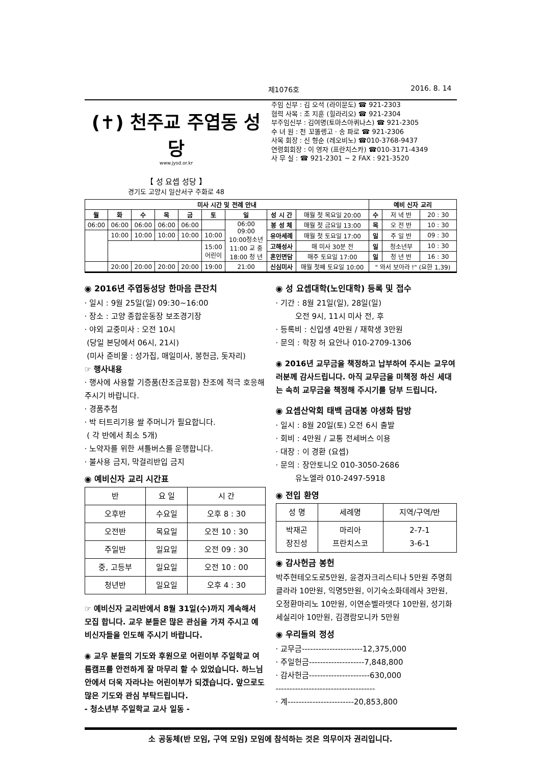제1076호 2016. 8. 14
(✝) 천주교 주엽동 성당
www.jysd.or.kr
【 성 요셉 성당 】
경기도 고양시 일산서구 주화로 48
주임 신부 : 김 오석 (라이문도) ☎ 921-2303
협력 사목 : 조 지훈 (힐라리오) ☎ 921-2304
부주임신부 : 김여명(토마스아퀴나스) ☎ 921-2305
수 녀 원 : 천 꼬똘렝고 · 송 파로 ☎ 921-2306
사목 회장 : 신 형순 (레오비노) ☎010-3768-9437
연령회회장 : 이 영자 (프란치스카) ☎010-3171-4349
사 무 실 : ☎ 921-2301 ~ 2 FAX : 921-3520
| 미사 시간 및 전례 안내 | | | | | | | | | 예비 신자 교리 | | |
| --- | --- | --- | --- | --- | --- | --- | --- | --- | --- | --- | --- |
| 월 | 화 | 수 | 목 | 금 | 토 | 일 | 성 시 간 | 매월 첫 목요일 20:00 | 수 | 저 녁 반 | 20 : 30 |
| 06:00 | 06:00 | 06:00 | 06:00 | 06:00 | | 06:00 09:00 10:00청소년 11:00 교 중 18:00 청 년 | 봉 성 체 | 매월 첫 금요일 13:00 | 목 | 오 전 반 | 10 : 30 |
| | 10:00 | 10:00 | 10:00 | 10:00 | 10:00 | | 유아세례 | 매월 첫 토요일 17:00 | 일 | 주 일 반 | 09 : 30 |
| | | | | | 15:00 어린이 | | 고해성사 | 매 미사 30분 전 | 일 | 청소년부 | 10 : 30 |
| | | | | | | | 혼인면담 | 매주 토요일 17:00 | 일 | 청 년 반 | 16 : 30 |
| | 20:00 | 20:00 | 20:00 | 20:00 | 19:00 | 21:00 | 신심미사 | 매월 첫째 토요일 10:00 | " 와서 보아라 !" (요한 1,39) | | |
◉ 2016년 주엽동성당 한마음 큰잔치
· 일시 : 9월 25일(일) 09:30~16:00
· 장소 : 고양 종합운동장 보조경기장
· 야외 교중미사 : 오전 10시
(당일 본당에서 06시, 21시)
(미사 준비물 : 성가집, 매일미사, 봉헌금, 돗자리)
☞ 행사내용
· 행사에 사용할 기증품(찬조금포함) 찬조에 적극 호응해주시기 바랍니다.
· 경품추첨
· 박 터트리기용 쌀 주머니가 필요합니다.
( 각 반에서 최소 5개)
· 노약자를 위한 셔틀버스를 운행합니다.
· 불사용 금지, 막걸리반입 금지
◉ 예비신자 교리 시간표
| 반 | 요 일 | 시 간 |
| --- | --- | --- |
| 오후반 | 수요일 | 오후 8 : 30 |
| 오전반 | 목요일 | 오전 10 : 30 |
| 주일반 | 일요일 | 오전 09 : 30 |
| 중, 고등부 | 일요일 | 오전 10 : 00 |
| 청년반 | 일요일 | 오후 4 : 30 |
☞ 예비신자 교리반에서 8월 31일(수)까지 계속해서 모집 합니다. 교우 분들은 많은 관심을 가져 주시고 예비신자들을 인도해 주시기 바랍니다.
◉ 교우 분들의 기도와 후원으로 어린이부 주일학교 여름캠프를 안전하게 잘 마무리 할 수 있었습니다. 하느님 안에서 더욱 자라나는 어린이부가 되겠습니다. 앞으로도 많은 기도와 관심 부탁드립니다.
- 청소년부 주일학교 교사 일동 -
◉ 성 요셉대학(노인대학) 등록 및 접수
· 기간 : 8월 21일(일), 28일(일)
오전 9시, 11시 미사 전, 후
· 등록비 : 신입생 4만원 / 재학생 3만원
· 문의 : 학장 허 요안나 010-2709-1306
◉ 2016년 교무금을 책정하고 납부하여 주시는 교우여러분께 감사드립니다. 아직 교무금을 미책정 하신 세대는 속히 교무금을 책정해 주시기를 당부 드립니다.
◉ 요셉산악회 태백 금대봉 야생화 탐방
· 일시 : 8월 20일(토) 오전 6시 출발
· 회비 : 4만원 / 교통 전세버스 이용
· 대장 : 이 경환 (요셉)
· 문의 : 장안토니오 010-3050-2686
유노엘라 010-2497-5918
◉ 전입 환영
| 성 명 | 세례명 | 지역/구역/반 |
| --- | --- | --- |
| 박재곤 장진성 | 마리아 프란치스코 | 2-7-1 3-6-1 |
◉ 감사헌금 봉헌
박주현테오도로5만원, 윤경자크리스티나 5만원 주명희클라라 10만원, 익명5만원, 이기숙소화데레사 3만원, 오정환마리노 10만원, 이연순벨라뎃다 10만원, 성기화세실리아 10만원, 김경람모니카 5만원
◉ 우리들의 정성
· 교무금----------------------12,375,000
· 주일헌금--------------------7,848,800
· 감사헌금----------------------630,000
------------------------------------
· 계------------------------20,853,800
소 공동체(반 모임, 구역 모임) 모임에 참석하는 것은 의무이자 권리입니다.